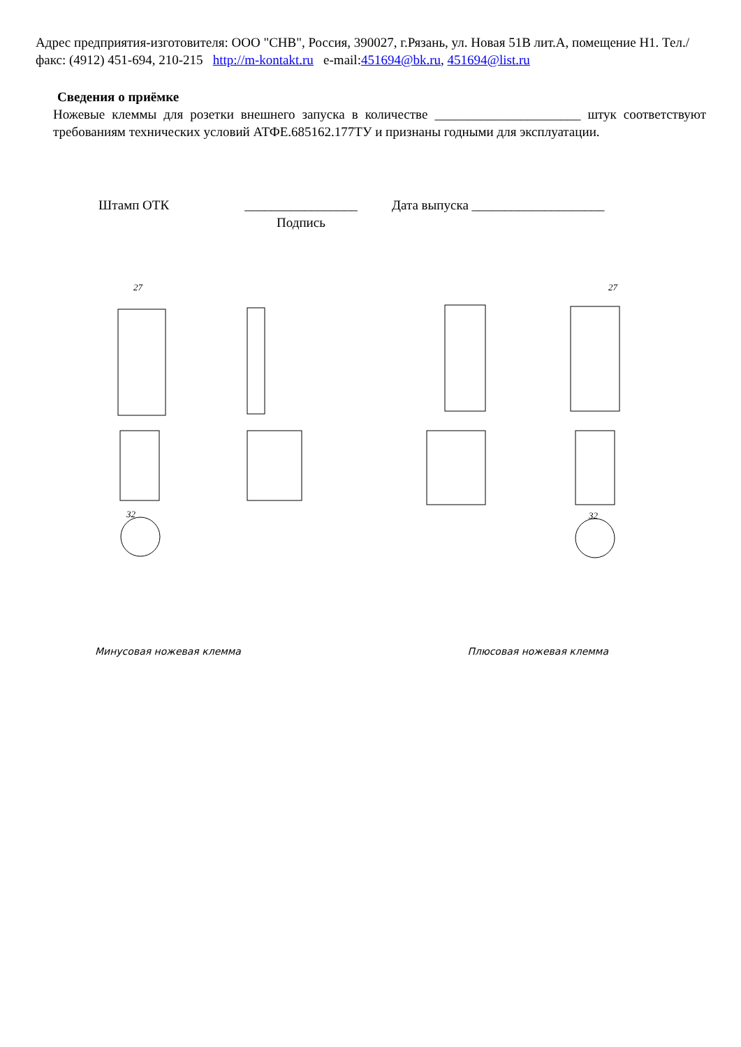Адрес предприятия-изготовителя: ООО "СНВ", Россия, 390027, г.Рязань, ул. Новая 51В лит.А, помещение Н1. Тел./факс: (4912) 451-694, 210-215 http://m-kontakt.ru e-mail:451694@bk.ru, 451694@list.ru
Сведения о приёмке
Ножевые клеммы для розетки внешнего запуска в количестве ______________________ штук соответствуют требованиям технических условий АТФЕ.685162.177ТУ и признаны годными для эксплуатации.
Штамп ОТК _________________
Подпись
Дата выпуска ____________________
27
27
32
32
Минусовая ножевая клемма Плюсовая ножевая клемма